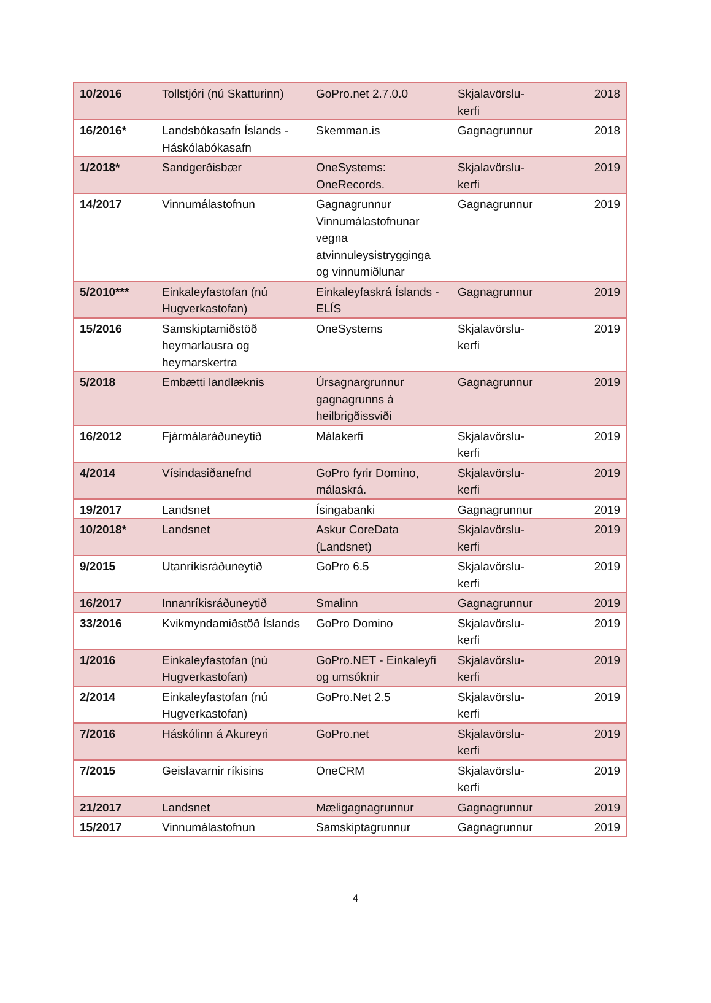| 10/2016 | Tollstjóri (nú Skatturinn) | GoPro.net 2.7.0.0 | Skjalavörslu-kerfi | 2018 |
| 16/2016* | Landsbókasafn Íslands - Háskólabókasafn | Skemman.is | Gagnagrunnur | 2018 |
| 1/2018* | Sandgerðisbær | OneSystems: OneRecords. | Skjalavörslu-kerfi | 2019 |
| 14/2017 | Vinnumálastofnun | Gagnagrunnur Vinnumálastofnunar vegna atvinnuleysistrygginga og vinnumiðlunar | Gagnagrunnur | 2019 |
| 5/2010*** | Einkaleyfastofan (nú Hugverkastofan) | Einkaleyfaskrá Íslands - ELÍS | Gagnagrunnur | 2019 |
| 15/2016 | Samskiptamiðstöð heyrnarlausra og heyrnarskertra | OneSystems | Skjalavörslu-kerfi | 2019 |
| 5/2018 | Embætti landlæknis | Úrsagnargrunnur gagnagrunns á heilbrigðissviði | Gagnagrunnur | 2019 |
| 16/2012 | Fjármálaráðuneytið | Málakerfi | Skjalavörslu-kerfi | 2019 |
| 4/2014 | Vísindasiðanefnd | GoPro fyrir Domino, málaskrá. | Skjalavörslu-kerfi | 2019 |
| 19/2017 | Landsnet | Ísingabanki | Gagnagrunnur | 2019 |
| 10/2018* | Landsnet | Askur CoreData (Landsnet) | Skjalavörslu-kerfi | 2019 |
| 9/2015 | Utanríkisráðuneytið | GoPro 6.5 | Skjalavörslu-kerfi | 2019 |
| 16/2017 | Innanríkisráðuneytið | Smalinn | Gagnagrunnur | 2019 |
| 33/2016 | Kvikmyndamiðstöð Íslands | GoPro Domino | Skjalavörslu-kerfi | 2019 |
| 1/2016 | Einkaleyfastofan (nú Hugverkastofan) | GoPro.NET - Einkaleyfi og umsóknir | Skjalavörslu-kerfi | 2019 |
| 2/2014 | Einkaleyfastofan (nú Hugverkastofan) | GoPro.Net 2.5 | Skjalavörslu-kerfi | 2019 |
| 7/2016 | Háskólinn á Akureyri | GoPro.net | Skjalavörslu-kerfi | 2019 |
| 7/2015 | Geislavarnir ríkisins | OneCRM | Skjalavörslu-kerfi | 2019 |
| 21/2017 | Landsnet | Mæligagnagrunnur | Gagnagrunnur | 2019 |
| 15/2017 | Vinnumálastofnun | Samskiptagrunnur | Gagnagrunnur | 2019 |
4